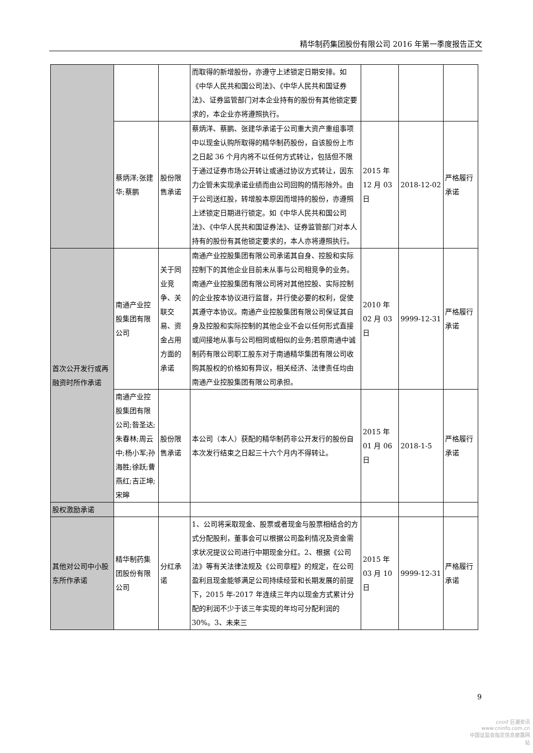精华制药集团股份有限公司 2016 年第一季度报告正文
| | | | 而取得的新增股份，亦遵守上述锁定日期安排。如《中华人民共和国公司法》、《中华人民共和国证券法》、证券监管部门对本企业持有的股份有其他锁定要求的，本企业亦将遵照执行。 | | | |
| | 蔡炳洋;张建华;蔡鹏 | 股份限售承诺 | 蔡炳洋、蔡鹏、张建华承诺于公司重大资产重组事项中以现金认购所取得的精华制药股份，自该股份上市之日起 36 个月内将不以任何方式转让，包括但不限于通过证券市场公开转让或通过协议方式转让，因东力企管未实现承诺业绩而由公司回购的情形除外。由于公司送红股，转增股本原因而增持的股份，亦遵照上述锁定日期进行锁定。如《中华人民共和国公司法》、《中华人民共和国证券法》、证券监管部门对本人持有的股份有其他锁定要求的，本人亦将遵照执行。 | 2015 年 12 月 03 日 | 2018-12-02 | 严格履行承诺 |
| 首次公开发行或再融资时所作承诺 | 南通产业控股集团有限公司 | 关于同业竞争、关联交易、资金占用方面的承诺 | 南通产业控股集团有限公司承诺其自身、控股和实际控制下的其他企业目前未从事与公司相竞争的业务。南通产业控股集团有限公司将对其他控股、实际控制的企业按本协议进行监督，并行使必要的权利，促使其遵守本协议。南通产业控股集团有限公司保证其自身及控股和实际控制的其他企业不会以任何形式直接或间接地从事与公司相同或相似的业务;若原南通中诚制药有限公司职工股东对于南通精华集团有限公司收购其股权的价格如有异议，相关经济、法律责任均由南通产业控股集团有限公司承担。 | 2010 年 02 月 03 日 | 9999-12-31 | 严格履行承诺 |
| | 南通产业控股集团有限公司;昝圣达;朱春林;周云中;杨小军;孙海胜;徐跃;曹燕红;吉正坤;宋皞 | 股份限售承诺 | 本公司（本人）获配的精华制药非公开发行的股份自本次发行结束之日起三十六个月内不得转让。 | 2015 年 01 月 06 日 | 2018-1-5 | 严格履行承诺 |
| 股权激励承诺 | | | | | | |
| 其他对公司中小股东所作承诺 | 精华制药集团股份有限公司 | 分红承诺 | 1、公司将采取现金、股票或者现金与股票相结合的方式分配股利，董事会可以根据公司盈利情况及资金需求状况提议公司进行中期现金分红。2、根据《公司法》等有关法律法规及《公司章程》的规定，在公司盈利且现金能够满足公司持续经营和长期发展的前提下，2015 年-2017 年连续三年内以现金方式累计分配的利润不少于该三年实现的年均可分配利润的 30%。3、未来三 | 2015 年 03 月 10 日 | 9999-12-31 | 严格履行承诺 |
9
cninf 巨潮资讯
www.cninfo.com.cn
中国证监会指定信息披露网站